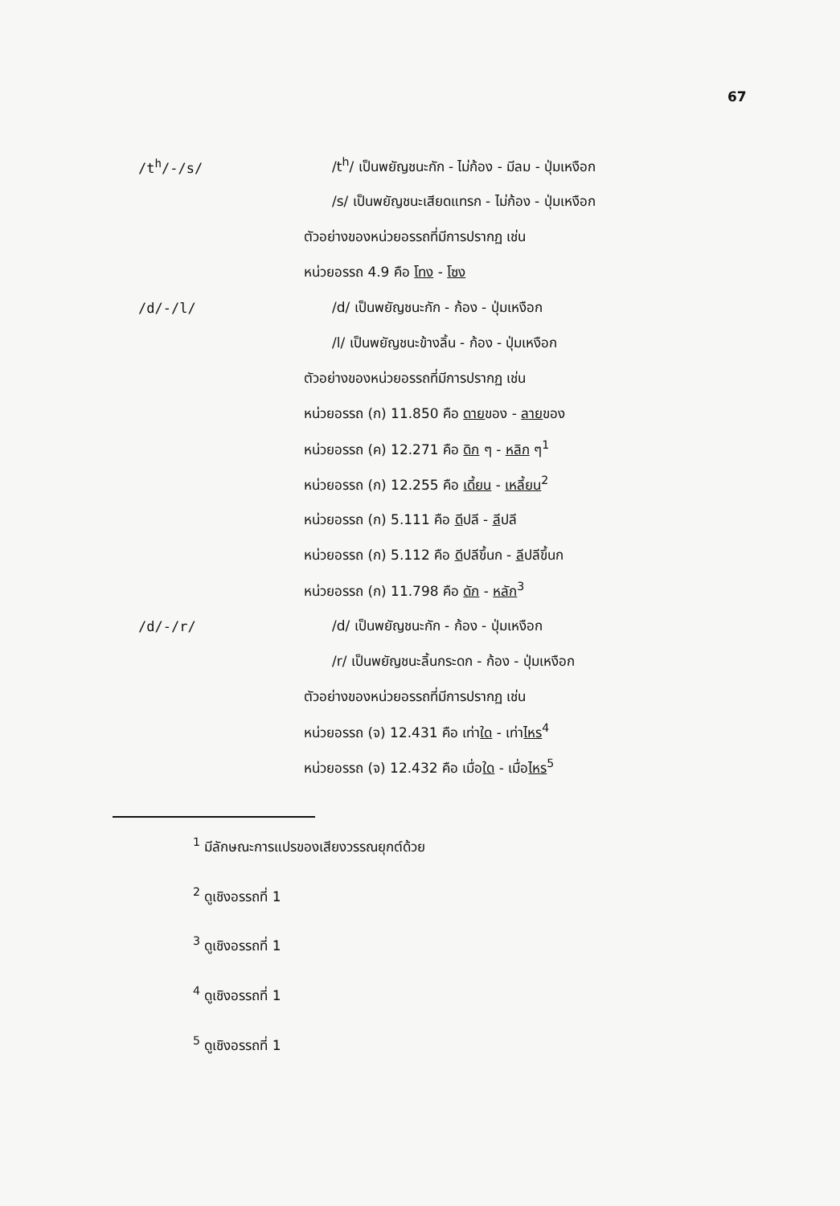67
/t<sup>h</sup>/-/s/
/t<sup>h</sup>/ เป็นพยัญชนะกัก - ไม่ก้อง - มีลม - ปุ่มเหงือก
/s/ เป็นพยัญชนะเสียดแทรก - ไม่ก้อง - ปุ่มเหงือก
ตัวอย่างของหน่วยอรรถที่มีการปรากฏ เช่น
หน่วยอรรถ 4.9 คือ โทง - โซง
/d/-/l/
/d/ เป็นพยัญชนะกัก - ก้อง - ปุ่มเหงือก
/l/ เป็นพยัญชนะข้างลิ้น - ก้อง - ปุ่มเหงือก
ตัวอย่างของหน่วยอรรถที่มีการปรากฏ เช่น
หน่วยอรรถ (ก) 11.850 คือ ดายของ - ลายของ
หน่วยอรรถ (ค) 12.271 คือ ดิก ๆ - หลิก ๆ<sup>1</sup>
หน่วยอรรถ (ก) 12.255 คือ เดี้ยน - เหลี้ยน<sup>2</sup>
หน่วยอรรถ (ก) 5.111 คือ ดีปลี - ลีปลี
หน่วยอรรถ (ก) 5.112 คือ ดีปลีขึ้นก - ลีปลีขึ้นก
หน่วยอรรถ (ก) 11.798 คือ ดัก - หลัก<sup>3</sup>
/d/-/r/
/d/ เป็นพยัญชนะกัก - ก้อง - ปุ่มเหงือก
/r/ เป็นพยัญชนะลิ้นกระดก - ก้อง - ปุ่มเหงือก
ตัวอย่างของหน่วยอรรถที่มีการปรากฏ เช่น
หน่วยอรรถ (จ) 12.431 คือ เท่าใด - เท่าไหร<sup>4</sup>
หน่วยอรรถ (จ) 12.432 คือ เมื่อใด - เมื่อไหร<sup>5</sup>
<sup>1</sup> มีลักษณะการแปรของเสียงวรรณยุกต์ด้วย
<sup>2</sup> ดูเชิงอรรถที่ 1
<sup>3</sup> ดูเชิงอรรถที่ 1
<sup>4</sup> ดูเชิงอรรถที่ 1
<sup>5</sup> ดูเชิงอรรถที่ 1